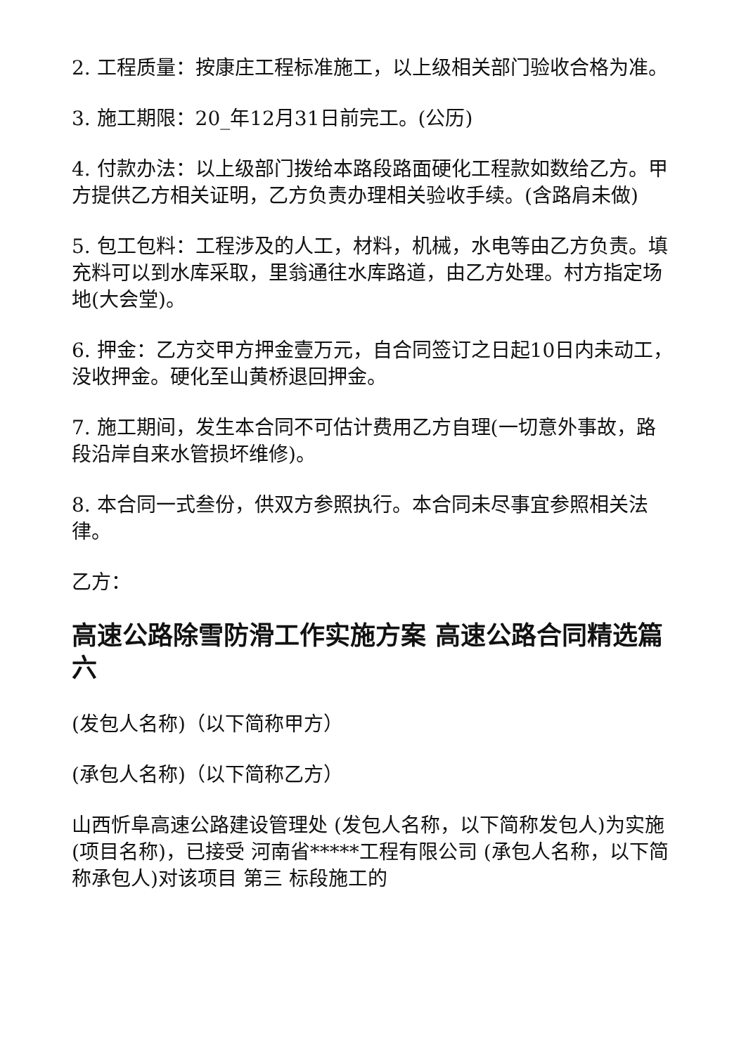2. 工程质量：按康庄工程标准施工，以上级相关部门验收合格为准。
3. 施工期限：20_年12月31日前完工。(公历)
4. 付款办法：以上级部门拨给本路段路面硬化工程款如数给乙方。甲方提供乙方相关证明，乙方负责办理相关验收手续。(含路肩未做)
5. 包工包料：工程涉及的人工，材料，机械，水电等由乙方负责。填充料可以到水库采取，里翁通往水库路道，由乙方处理。村方指定场地(大会堂)。
6. 押金：乙方交甲方押金壹万元，自合同签订之日起10日内未动工，没收押金。硬化至山黄桥退回押金。
7. 施工期间，发生本合同不可估计费用乙方自理(一切意外事故，路段沿岸自来水管损坏维修)。
8. 本合同一式叁份，供双方参照执行。本合同未尽事宜参照相关法律。
乙方：
高速公路除雪防滑工作实施方案 高速公路合同精选篇六
(发包人名称)（以下简称甲方）
(承包人名称)（以下简称乙方）
山西忻阜高速公路建设管理处 (发包人名称，以下简称发包人)为实施 (项目名称)，已接受 河南省*****工程有限公司 (承包人名称，以下简称承包人)对该项目 第三 标段施工的